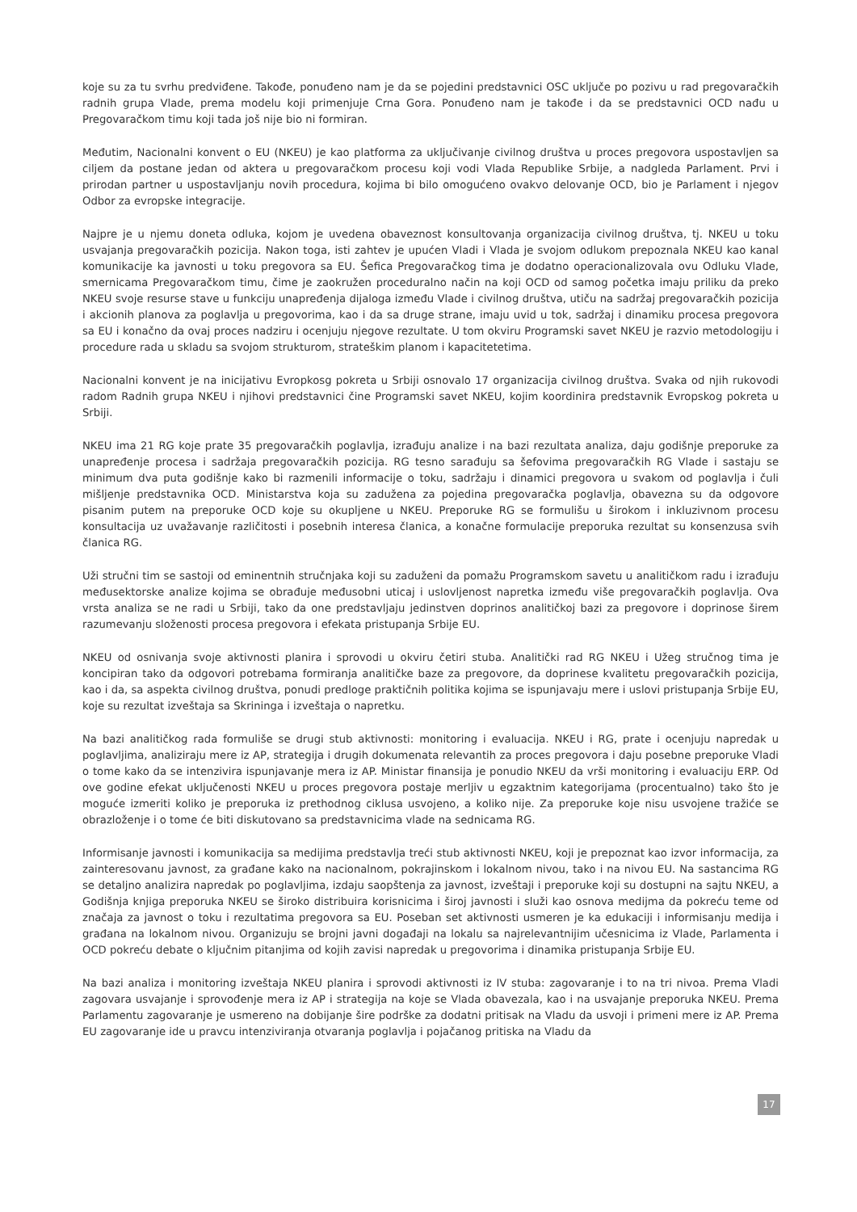koje su za tu svrhu predviđene. Takođe, ponuđeno nam je da se pojedini predstavnici OSC uključe po pozivu u rad pregovaračkih radnih grupa Vlade, prema modelu koji primenjuje Crna Gora. Ponuđeno nam je takođe i da se predstavnici OCD nađu u Pregovaračkom timu koji tada još nije bio ni formiran.
Međutim, Nacionalni konvent o EU (NKEU) je kao platforma za uključivanje civilnog društva u proces pregovora uspostavljen sa ciljem da postane jedan od aktera u pregovaračkom procesu koji vodi Vlada Republike Srbije, a nadgleda Parlament. Prvi i prirodan partner u uspostavljanju novih procedura, kojima bi bilo omogućeno ovakvo delovanje OCD, bio je Parlament i njegov Odbor za evropske integracije.
Najpre je u njemu doneta odluka, kojom je uvedena obaveznost konsultovanja organizacija civilnog društva, tj. NKEU u toku usvajanja pregovaračkih pozicija. Nakon toga, isti zahtev je upućen Vladi i Vlada je svojom odlukom prepoznala NKEU kao kanal komunikacije ka javnosti u toku pregovora sa EU. Šefica Pregovaračkog tima je dodatno operacionalizovala ovu Odluku Vlade, smernicama Pregovaračkom timu, čime je zaokružen proceduralno način na koji OCD od samog početka imaju priliku da preko NKEU svoje resurse stave u funkciju unapređenja dijaloga između Vlade i civilnog društva, utiču na sadržaj pregovaračkih pozicija i akcionih planova za poglavlja u pregovorima, kao i da sa druge strane, imaju uvid u tok, sadržaj i dinamiku procesa pregovora sa EU i konačno da ovaj proces nadziru i ocenjuju njegove rezultate. U tom okviru Programski savet NKEU je razvio metodologiju i procedure rada u skladu sa svojom strukturom, strateškim planom i kapacitetetima.
Nacionalni konvent je na inicijativu Evropkosg pokreta u Srbiji osnovalo 17 organizacija civilnog društva. Svaka od njih rukovodi radom Radnih grupa NKEU i njihovi predstavnici čine Programski savet NKEU, kojim koordinira predstavnik Evropskog pokreta u Srbiji.
NKEU ima 21 RG koje prate 35 pregovaračkih poglavlja, izrađuju analize i na bazi rezultata analiza, daju godišnje preporuke za unapređenje procesa i sadržaja pregovaračkih pozicija. RG tesno sarađuju sa šefovima pregovaračkih RG Vlade i sastaju se minimum dva puta godišnje kako bi razmenili informacije o toku, sadržaju i dinamici pregovora u svakom od poglavlja i čuli mišljenje predstavnika OCD. Ministarstva koja su zadužena za pojedina pregovaračka poglavlja, obavezna su da odgovore pisanim putem na preporuke OCD koje su okupljene u NKEU. Preporuke RG se formulišu u širokom i inkluzivnom procesu konsultacija uz uvažavanje različitosti i posebnih interesa članica, a konačne formulacije preporuka rezultat su konsenzusa svih članica RG.
Uži stručni tim se sastoji od eminentnih stručnjaka koji su zaduženi da pomažu Programskom savetu u analitičkom radu i izrađuju međusektorske analize kojima se obrađuje međusobni uticaj i uslovljenost napretka između više pregovaračkih poglavlja. Ova vrsta analiza se ne radi u Srbiji, tako da one predstavljaju jedinstven doprinos analitičkoj bazi za pregovore i doprinose širem razumevanju složenosti procesa pregovora i efekata pristupanja Srbije EU.
NKEU od osnivanja svoje aktivnosti planira i sprovodi u okviru četiri stuba. Analitički rad RG NKEU i Užeg stručnog tima je koncipiran tako da odgovori potrebama formiranja analitičke baze za pregovore, da doprinese kvalitetu pregovaračkih pozicija, kao i da, sa aspekta civilnog društva, ponudi predloge praktičnih politika kojima se ispunjavaju mere i uslovi pristupanja Srbije EU, koje su rezultat izveštaja sa Skrininga i izveštaja o napretku.
Na bazi analitičkog rada formuliše se drugi stub aktivnosti: monitoring i evaluacija. NKEU i RG, prate i ocenjuju napredak u poglavljima, analiziraju mere iz AP, strategija i drugih dokumenata relevantih za proces pregovora i daju posebne preporuke Vladi o tome kako da se intenzivira ispunjavanje mera iz AP. Ministar finansija je ponudio NKEU da vrši monitoring i evaluaciju ERP. Od ove godine efekat uključenosti NKEU u proces pregovora postaje merljiv u egzaktnim kategorijama (procentualno) tako što je moguće izmeriti koliko je preporuka iz prethodnog ciklusa usvojeno, a koliko nije. Za preporuke koje nisu usvojene tražiće se obrazloženje i o tome će biti diskutovano sa predstavnicima vlade na sednicama RG.
Informisanje javnosti i komunikacija sa medijima predstavlja treći stub aktivnosti NKEU, koji je prepoznat kao izvor informacija, za zainteresovanu javnost, za građane kako na nacionalnom, pokrajinskom i lokalnom nivou, tako i na nivou EU. Na sastancima RG se detaljno analizira napredak po poglavljima, izdaju saopštenja za javnost, izveštaji i preporuke koji su dostupni na sajtu NKEU, a Godišnja knjiga preporuka NKEU se široko distribuira korisnicima i široj javnosti i služi kao osnova medijma da pokreću teme od značaja za javnost o toku i rezultatima pregovora sa EU. Poseban set aktivnosti usmeren je ka edukaciji i informisanju medija i građana na lokalnom nivou. Organizuju se brojni javni događaji na lokalu sa najrelevantnijim učesnicima iz Vlade, Parlamenta i OCD pokreću debate o ključnim pitanjima od kojih zavisi napredak u pregovorima i dinamika pristupanja Srbije EU.
Na bazi analiza i monitoring izveštaja NKEU planira i sprovodi aktivnosti iz IV stuba: zagovaranje i to na tri nivoa. Prema Vladi zagovara usvajanje i sprovođenje mera iz AP i strategija na koje se Vlada obavezala, kao i na usvajanje preporuka NKEU. Prema Parlamentu zagovaranje je usmereno na dobijanje šire podrške za dodatni pritisak na Vladu da usvoji i primeni mere iz AP. Prema EU zagovaranje ide u pravcu intenziviranja otvaranja poglavlja i pojačanog pritiska na Vladu da
17